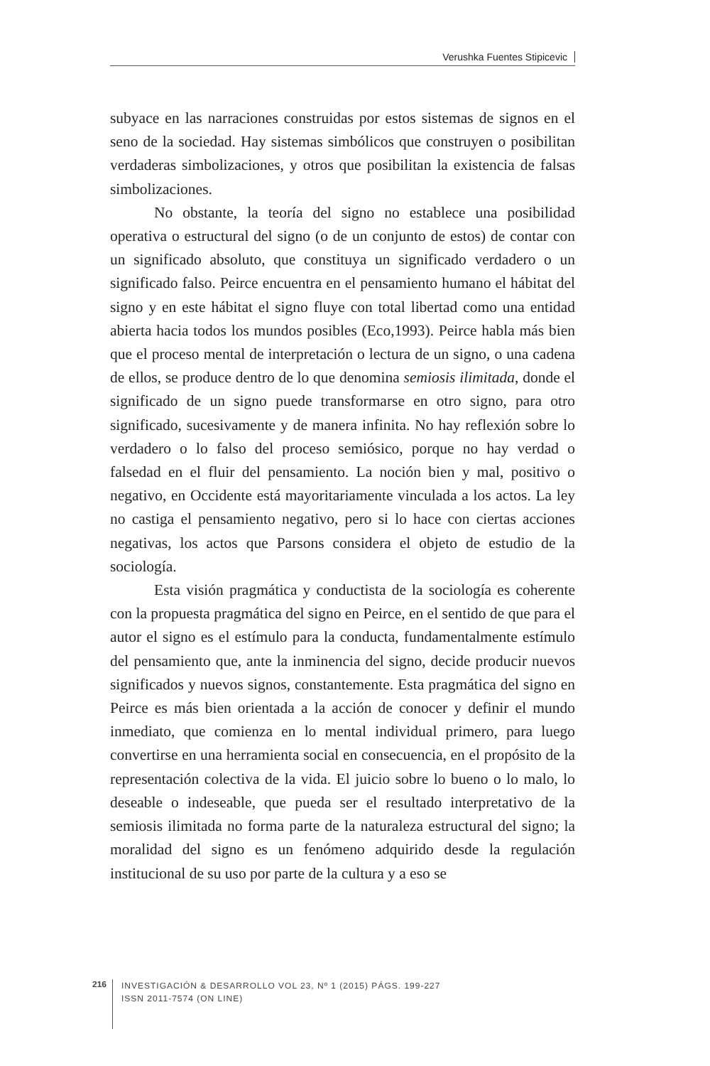Verushka Fuentes Stipicevic
subyace en las narraciones construidas por estos sistemas de signos en el seno de la sociedad. Hay sistemas simbólicos que construyen o posibilitan verdaderas simbolizaciones, y otros que posibilitan la existencia de falsas simbolizaciones.
No obstante, la teoría del signo no establece una posibilidad operativa o estructural del signo (o de un conjunto de estos) de contar con un significado absoluto, que constituya un significado verdadero o un significado falso. Peirce encuentra en el pensamiento humano el hábitat del signo y en este hábitat el signo fluye con total libertad como una entidad abierta hacia todos los mundos posibles (Eco,1993). Peirce habla más bien que el proceso mental de interpretación o lectura de un signo, o una cadena de ellos, se produce dentro de lo que denomina semiosis ilimitada, donde el significado de un signo puede transformarse en otro signo, para otro significado, sucesivamente y de manera infinita. No hay reflexión sobre lo verdadero o lo falso del proceso semiósico, porque no hay verdad o falsedad en el fluir del pensamiento. La noción bien y mal, positivo o negativo, en Occidente está mayoritariamente vinculada a los actos. La ley no castiga el pensamiento negativo, pero si lo hace con ciertas acciones negativas, los actos que Parsons considera el objeto de estudio de la sociología.
Esta visión pragmática y conductista de la sociología es coherente con la propuesta pragmática del signo en Peirce, en el sentido de que para el autor el signo es el estímulo para la conducta, fundamentalmente estímulo del pensamiento que, ante la inminencia del signo, decide producir nuevos significados y nuevos signos, constantemente. Esta pragmática del signo en Peirce es más bien orientada a la acción de conocer y definir el mundo inmediato, que comienza en lo mental individual primero, para luego convertirse en una herramienta social en consecuencia, en el propósito de la representación colectiva de la vida. El juicio sobre lo bueno o lo malo, lo deseable o indeseable, que pueda ser el resultado interpretativo de la semiosis ilimitada no forma parte de la naturaleza estructural del signo; la moralidad del signo es un fenómeno adquirido desde la regulación institucional de su uso por parte de la cultura y a eso se
216
INVESTIGACIÓN & DESARROLLO VOL 23, Nº 1 (2015) PÁGS. 199-227
ISSN 2011-7574 (ON LINE)